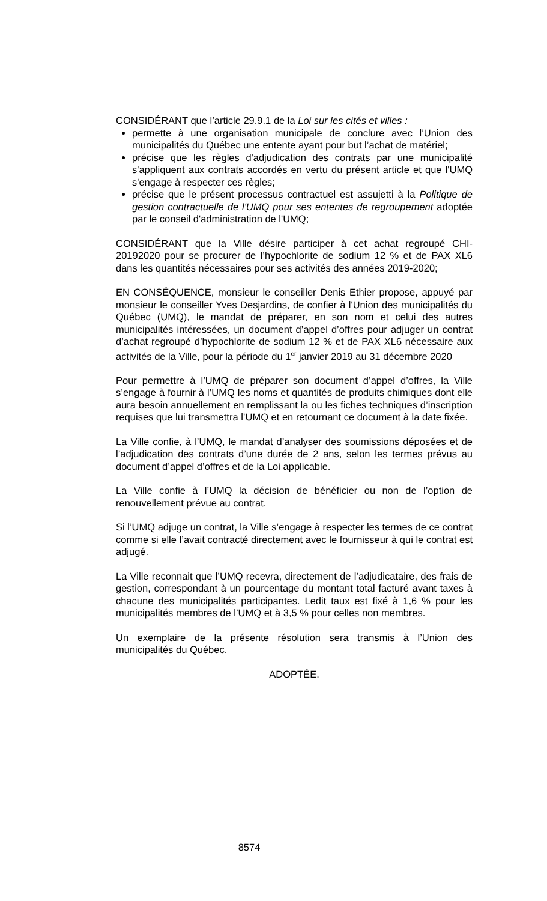CONSIDÉRANT que l’article 29.9.1 de la Loi sur les cités et villes :
permette à une organisation municipale de conclure avec l’Union des municipalités du Québec une entente ayant pour but l’achat de matériel;
précise que les règles d'adjudication des contrats par une municipalité s'appliquent aux contrats accordés en vertu du présent article et que l'UMQ s'engage à respecter ces règles;
précise que le présent processus contractuel est assujetti à la Politique de gestion contractuelle de l'UMQ pour ses ententes de regroupement adoptée par le conseil d'administration de l'UMQ;
CONSIDÉRANT que la Ville désire participer à cet achat regroupé CHI-20192020 pour se procurer de l’hypochlorite de sodium 12 % et de PAX XL6 dans les quantités nécessaires pour ses activités des années 2019-2020;
EN CONSÉQUENCE, monsieur le conseiller Denis Ethier propose, appuyé par monsieur le conseiller Yves Desjardins, de confier à l'Union des municipalités du Québec (UMQ), le mandat de préparer, en son nom et celui des autres municipalités intéressées, un document d’appel d’offres pour adjuger un contrat d’achat regroupé d’hypochlorite de sodium 12 % et de PAX XL6 nécessaire aux activités de la Ville, pour la période du 1<sup>er</sup> janvier 2019 au 31 décembre 2020
Pour permettre à l’UMQ de préparer son document d’appel d’offres, la Ville s’engage à fournir à l’UMQ les noms et quantités de produits chimiques dont elle aura besoin annuellement en remplissant la ou les fiches techniques d’inscription requises que lui transmettra l’UMQ et en retournant ce document à la date fixée.
La Ville confie, à l’UMQ, le mandat d’analyser des soumissions déposées et de l’adjudication des contrats d’une durée de 2 ans, selon les termes prévus au document d’appel d’offres et de la Loi applicable.
La Ville confie à l’UMQ la décision de bénéficier ou non de l’option de renouvellement prévue au contrat.
Si l’UMQ adjuge un contrat, la Ville s’engage à respecter les termes de ce contrat comme si elle l’avait contracté directement avec le fournisseur à qui le contrat est adjugé.
La Ville reconnait que l’UMQ recevra, directement de l’adjudicataire, des frais de gestion, correspondant à un pourcentage du montant total facturé avant taxes à chacune des municipalités participantes. Ledit taux est fixé à 1,6 % pour les municipalités membres de l’UMQ et à 3,5 % pour celles non membres.
Un exemplaire de la présente résolution sera transmis à l’Union des municipalités du Québec.
ADOPTÉE.
8574